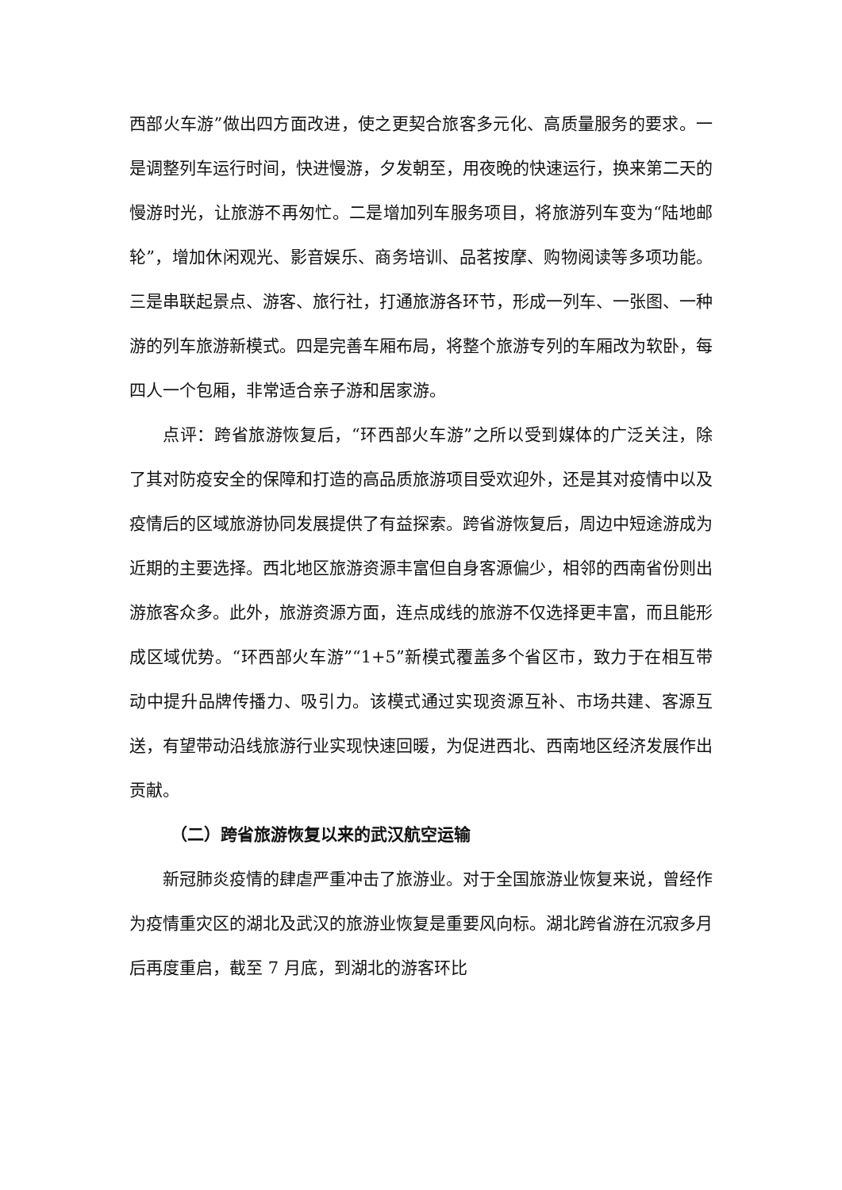西部火车游”做出四方面改进，使之更契合旅客多元化、高质量服务的要求。一是调整列车运行时间，快进慢游，夕发朝至，用夜晚的快速运行，换来第二天的慢游时光，让旅游不再匆忙。二是增加列车服务项目，将旅游列车变为“陆地邮轮”，增加休闲观光、影音娱乐、商务培训、品茗按摩、购物阅读等多项功能。三是串联起景点、游客、旅行社，打通旅游各环节，形成一列车、一张图、一种游的列车旅游新模式。四是完善车厢布局，将整个旅游专列的车厢改为软卧，每四人一个包厢，非常适合亲子游和居家游。
点评：跨省旅游恢复后，“环西部火车游”之所以受到媒体的广泛关注，除了其对防疫安全的保障和打造的高品质旅游项目受欢迎外，还是其对疫情中以及疫情后的区域旅游协同发展提供了有益探索。跨省游恢复后，周边中短途游成为近期的主要选择。西北地区旅游资源丰富但自身客源偏少，相邻的西南省份则出游旅客众多。此外，旅游资源方面，连点成线的旅游不仅选择更丰富，而且能形成区域优势。“环西部火车游”“1+5”新模式覆盖多个省区市，致力于在相互带动中提升品牌传播力、吸引力。该模式通过实现资源互补、市场共建、客源互送，有望带动沿线旅游行业实现快速回暖，为促进西北、西南地区经济发展作出贡献。
（二）跨省旅游恢复以来的武汉航空运输
新冠肺炎疫情的肆虐严重冲击了旅游业。对于全国旅游业恢复来说，曾经作为疫情重灾区的湖北及武汉的旅游业恢复是重要风向标。湖北跨省游在沉寂多月后再度重启，截至 7 月底，到湖北的游客环比